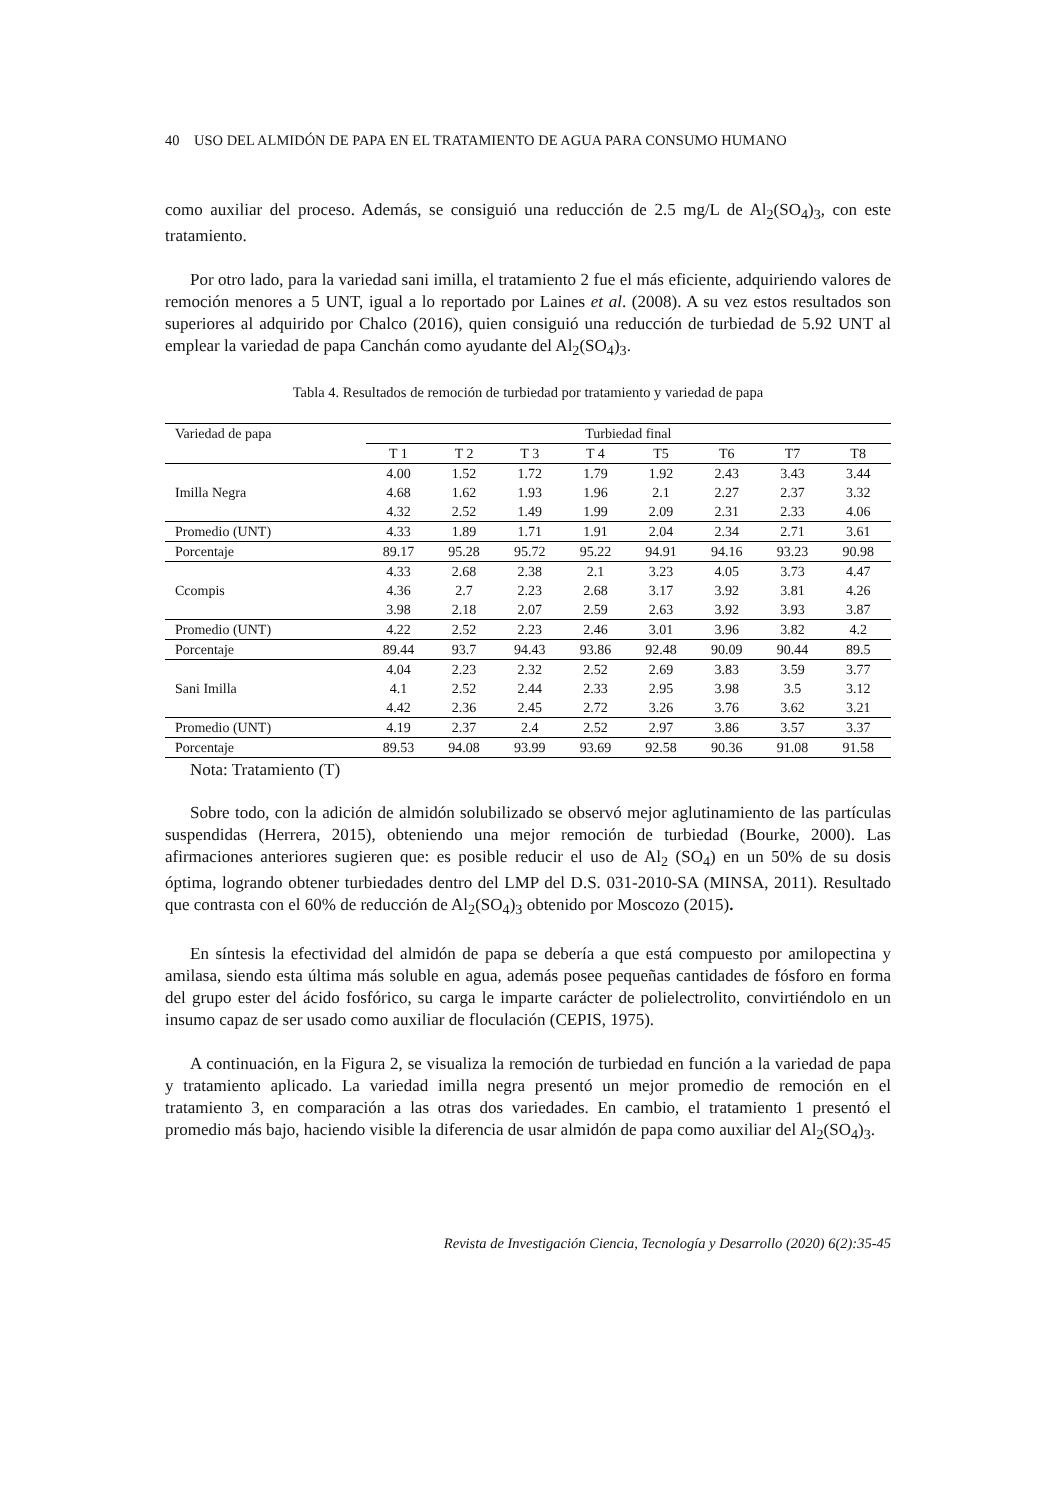40 USO DEL ALMIDÓN DE PAPA EN EL TRATAMIENTO DE AGUA PARA CONSUMO HUMANO
como auxiliar del proceso. Además, se consiguió una reducción de 2.5 mg/L de Al<sub>2</sub>(SO<sub>4</sub>)<sub>3</sub>, con este tratamiento.
Por otro lado, para la variedad sani imilla, el tratamiento 2 fue el más eficiente, adquiriendo valores de remoción menores a 5 UNT, igual a lo reportado por Laines et al. (2008). A su vez estos resultados son superiores al adquirido por Chalco (2016), quien consiguió una reducción de turbiedad de 5.92 UNT al emplear la variedad de papa Canchán como ayudante del Al<sub>2</sub>(SO<sub>4</sub>)<sub>3</sub>.
Tabla 4. Resultados de remoción de turbiedad por tratamiento y variedad de papa
| Variedad de papa | Turbiedad final | | | | | | | |
| --- | --- | --- | --- | --- | --- | --- | --- | --- |
| | T 1 | T 2 | T 3 | T 4 | T5 | T6 | T7 | T8 |
| Imilla Negra | 4.00 | 1.52 | 1.72 | 1.79 | 1.92 | 2.43 | 3.43 | 3.44 |
| | 4.68 | 1.62 | 1.93 | 1.96 | 2.1 | 2.27 | 2.37 | 3.32 |
| | 4.32 | 2.52 | 1.49 | 1.99 | 2.09 | 2.31 | 2.33 | 4.06 |
| Promedio (UNT) | 4.33 | 1.89 | 1.71 | 1.91 | 2.04 | 2.34 | 2.71 | 3.61 |
| Porcentaje | 89.17 | 95.28 | 95.72 | 95.22 | 94.91 | 94.16 | 93.23 | 90.98 |
| Ccompis | 4.33 | 2.68 | 2.38 | 2.1 | 3.23 | 4.05 | 3.73 | 4.47 |
| | 4.36 | 2.7 | 2.23 | 2.68 | 3.17 | 3.92 | 3.81 | 4.26 |
| | 3.98 | 2.18 | 2.07 | 2.59 | 2.63 | 3.92 | 3.93 | 3.87 |
| Promedio (UNT) | 4.22 | 2.52 | 2.23 | 2.46 | 3.01 | 3.96 | 3.82 | 4.2 |
| Porcentaje | 89.44 | 93.7 | 94.43 | 93.86 | 92.48 | 90.09 | 90.44 | 89.5 |
| Sani Imilla | 4.04 | 2.23 | 2.32 | 2.52 | 2.69 | 3.83 | 3.59 | 3.77 |
| | 4.1 | 2.52 | 2.44 | 2.33 | 2.95 | 3.98 | 3.5 | 3.12 |
| | 4.42 | 2.36 | 2.45 | 2.72 | 3.26 | 3.76 | 3.62 | 3.21 |
| Promedio (UNT) | 4.19 | 2.37 | 2.4 | 2.52 | 2.97 | 3.86 | 3.57 | 3.37 |
| Porcentaje | 89.53 | 94.08 | 93.99 | 93.69 | 92.58 | 90.36 | 91.08 | 91.58 |
Nota: Tratamiento (T)
Sobre todo, con la adición de almidón solubilizado se observó mejor aglutinamiento de las partículas suspendidas (Herrera, 2015), obteniendo una mejor remoción de turbiedad (Bourke, 2000). Las afirmaciones anteriores sugieren que: es posible reducir el uso de Al<sub>2</sub> (SO<sub>4</sub>) en un 50% de su dosis óptima, logrando obtener turbiedades dentro del LMP del D.S. 031-2010-SA (MINSA, 2011). Resultado que contrasta con el 60% de reducción de Al<sub>2</sub>(SO<sub>4</sub>)<sub>3</sub> obtenido por Moscozo (2015).
En síntesis la efectividad del almidón de papa se debería a que está compuesto por amilopectina y amilasa, siendo esta última más soluble en agua, además posee pequeñas cantidades de fósforo en forma del grupo ester del ácido fosfórico, su carga le imparte carácter de polielectrolito, convirtiéndolo en un insumo capaz de ser usado como auxiliar de floculación (CEPIS, 1975).
A continuación, en la Figura 2, se visualiza la remoción de turbiedad en función a la variedad de papa y tratamiento aplicado. La variedad imilla negra presentó un mejor promedio de remoción en el tratamiento 3, en comparación a las otras dos variedades. En cambio, el tratamiento 1 presentó el promedio más bajo, haciendo visible la diferencia de usar almidón de papa como auxiliar del Al<sub>2</sub>(SO<sub>4</sub>)<sub>3</sub>.
Revista de Investigación Ciencia, Tecnología y Desarrollo (2020) 6(2):35-45